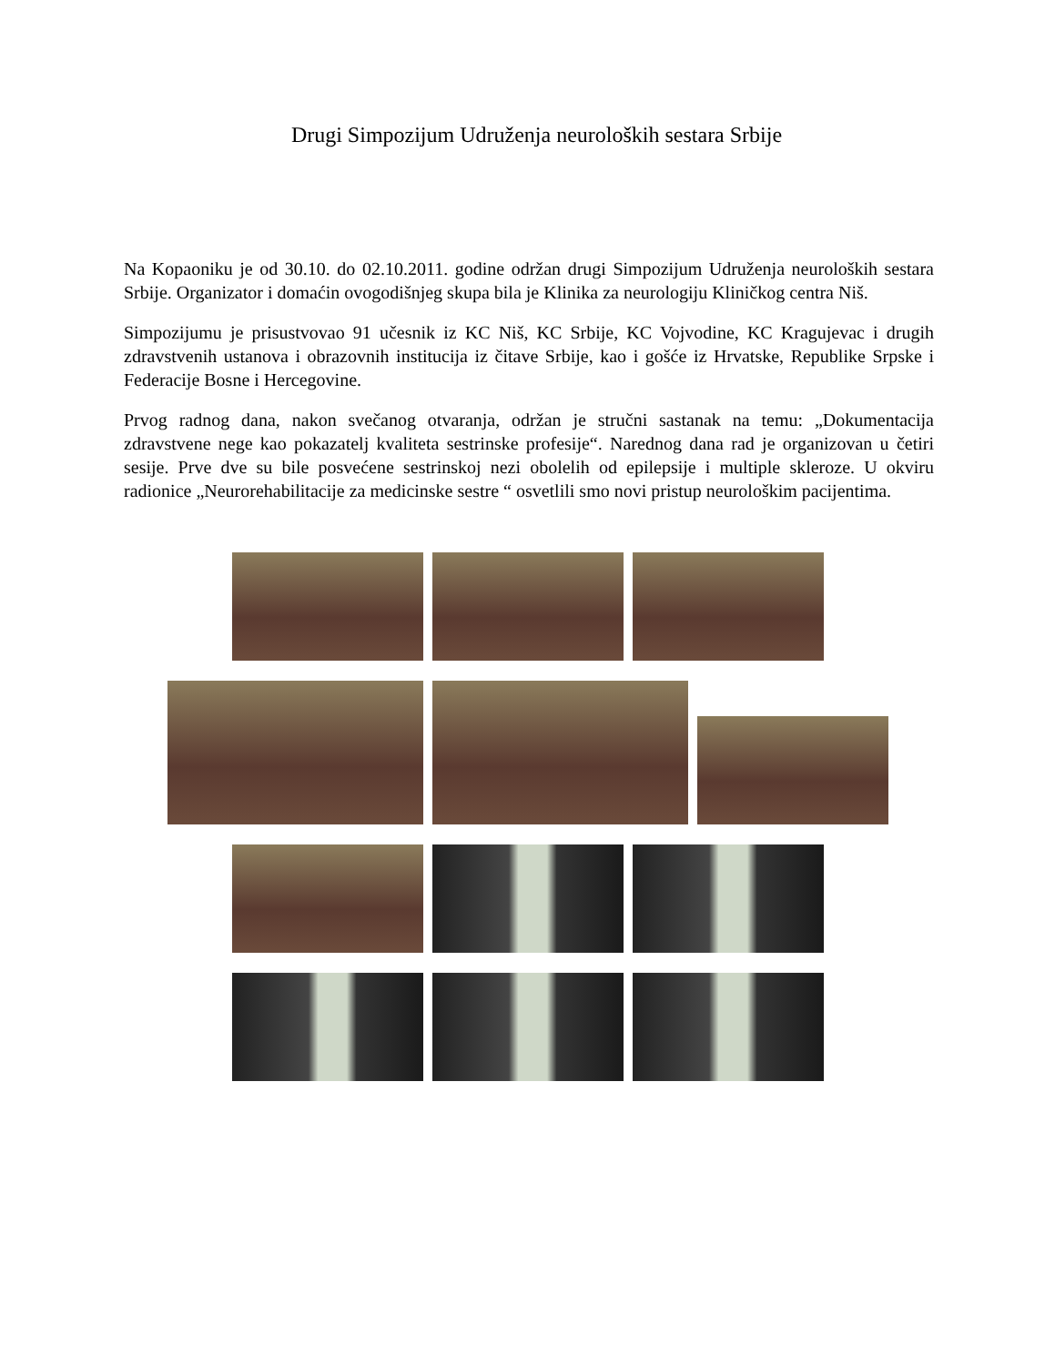Drugi Simpozijum Udruženja neuroloških sestara Srbije
Na Kopaoniku je od 30.10. do 02.10.2011. godine održan drugi Simpozijum Udruženja neuroloških sestara Srbije. Organizator i domaćin ovogodišnjeg skupa bila je Klinika za neurologiju Kliničkog centra Niš.
Simpozijumu je prisustvovao 91 učesnik iz KC Niš, KC Srbije, KC Vojvodine, KC Kragujevac i drugih zdravstvenih ustanova i obrazovnih institucija iz čitave Srbije, kao i gošće iz Hrvatske, Republike Srpske i Federacije Bosne i Hercegovine.
Prvog radnog dana, nakon svečanog otvaranja, održan je stručni sastanak na temu: „Dokumentacija zdravstvene nege kao pokazatelj kvaliteta sestrinske profesije“. Narednog dana rad je organizovan u četiri sesije. Prve dve su bile posvećene sestrinskoj nezi obolelih od epilepsije i multiple skleroze. U okviru radionice „Neurorehabilitacije za medicinske sestre “ osvetlili smo novi pristup neurološkim pacijentima.